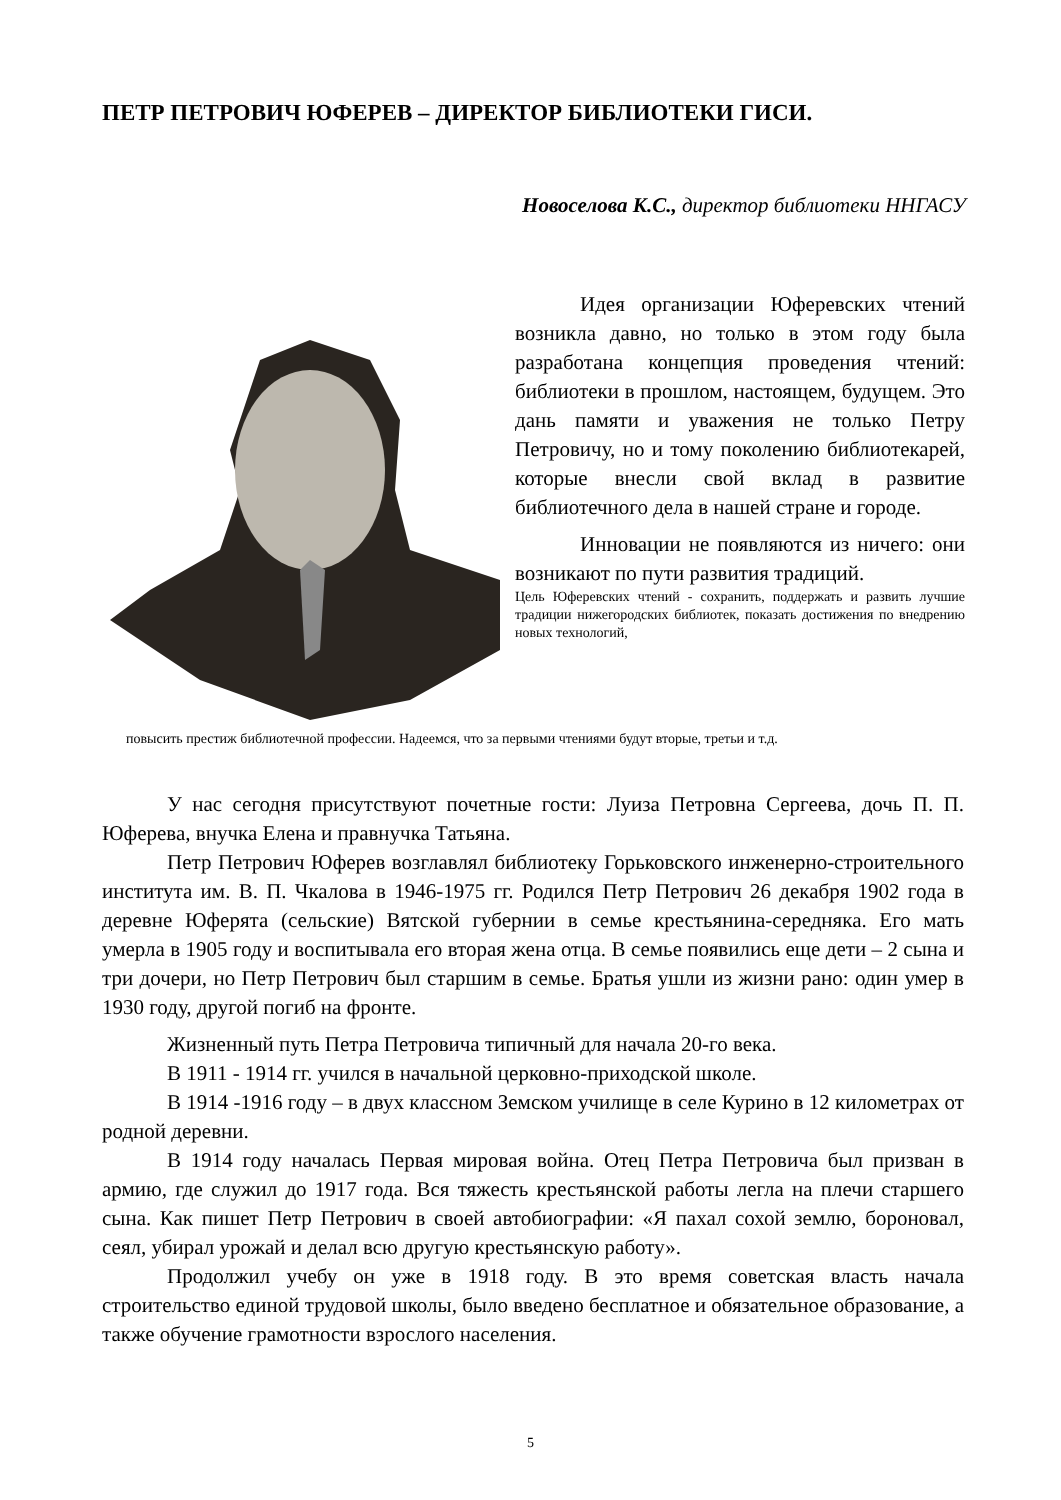ПЕТР ПЕТРОВИЧ ЮФЕРЕВ – ДИРЕКТОР БИБЛИОТЕКИ ГИСИ.
Новоселова К.С., директор библиотеки ННГАСУ
Идея организации Юферевских чтений возникла давно, но только в этом году была разработана концепция проведения чтений: библиотеки в прошлом, настоящем, будущем. Это дань памяти и уважения не только Петру Петровичу, но и тому поколению библиотекарей, которые внесли свой вклад в развитие библиотечного дела в нашей стране и городе.
Инновации не появляются из ничего: они возникают по пути развития традиций.
Цель Юферевских чтений - сохранить, поддержать и развить лучшие традиции нижегородских библиотек, показать достижения по внедрению новых технологий,
повысить престиж библиотечной профессии. Надеемся, что за первыми чтениями будут вторые, третьи и т.д.
У нас сегодня присутствуют почетные гости: Луиза Петровна Сергеева, дочь П. П. Юферева, внучка Елена и правнучка Татьяна.
Петр Петрович Юферев возглавлял библиотеку Горьковского инженерно-строительного института им. В. П. Чкалова в 1946-1975 гг. Родился Петр Петрович 26 декабря 1902 года в деревне Юферята (сельские) Вятской губернии в семье крестьянина-середняка. Его мать умерла в 1905 году и воспитывала его вторая жена отца. В семье появились еще дети – 2 сына и три дочери, но Петр Петрович был старшим в семье. Братья ушли из жизни рано: один умер в 1930 году, другой погиб на фронте.
Жизненный путь Петра Петровича типичный для начала 20-го века.
В 1911 - 1914 гг. учился в начальной церковно-приходской школе.
В 1914 -1916 году – в двух классном Земском училище в селе Курино в 12 километрах от родной деревни.
В 1914 году началась Первая мировая война. Отец Петра Петровича был призван в армию, где служил до 1917 года. Вся тяжесть крестьянской работы легла на плечи старшего сына. Как пишет Петр Петрович в своей автобиографии: «Я пахал сохой землю, бороновал, сеял, убирал урожай и делал всю другую крестьянскую работу».
Продолжил учебу он уже в 1918 году. В это время советская власть начала строительство единой трудовой школы, было введено бесплатное и обязательное образование, а также обучение грамотности взрослого населения.
5